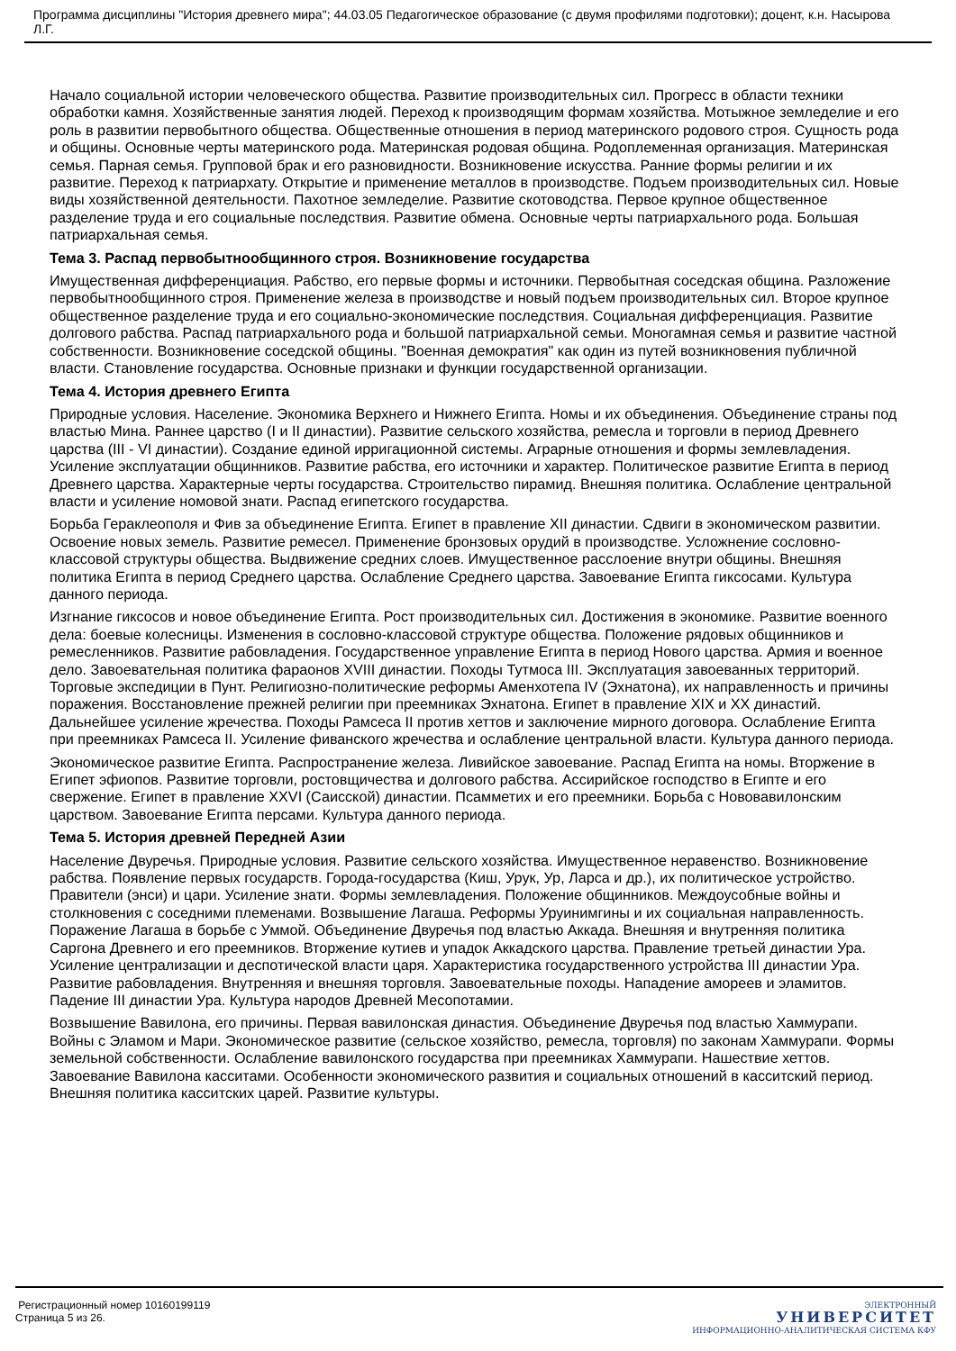Программа дисциплины "История древнего мира"; 44.03.05 Педагогическое образование (с двумя профилями подготовки); доцент, к.н. Насырова Л.Г.
Начало социальной истории человеческого общества. Развитие производительных сил. Прогресс в области техники обработки камня. Хозяйственные занятия людей. Переход к производящим формам хозяйства. Мотыжное земледелие и его роль в развитии первобытного общества. Общественные отношения в период материнского родового строя. Сущность рода и общины. Основные черты материнского рода. Материнская родовая община. Родоплеменная организация. Материнская семья. Парная семья. Групповой брак и его разновидности. Возникновение искусства. Ранние формы религии и их развитие. Переход к патриархату. Открытие и применение металлов в производстве. Подъем производительных сил. Новые виды хозяйственной деятельности. Пахотное земледелие. Развитие скотоводства. Первое крупное общественное разделение труда и его социальные последствия. Развитие обмена. Основные черты патриархального рода. Большая патриархальная семья.
Тема 3. Распад первобытнообщинного строя. Возникновение государства
Имущественная дифференциация. Рабство, его первые формы и источники. Первобытная соседская община. Разложение первобытнообщинного строя. Применение железа в производстве и новый подъем производительных сил. Второе крупное общественное разделение труда и его социально-экономические последствия. Социальная дифференциация. Развитие долгового рабства. Распад патриархального рода и большой патриархальной семьи. Моногамная семья и развитие частной собственности. Возникновение соседской общины. "Военная демократия" как один из путей возникновения публичной власти. Становление государства. Основные признаки и функции государственной организации.
Тема 4. История древнего Египта
Природные условия. Население. Экономика Верхнего и Нижнего Египта. Номы и их объединения. Объединение страны под властью Мина. Раннее царство (I и II династии). Развитие сельского хозяйства, ремесла и торговли в период Древнего царства (III - VI династии). Создание единой ирригационной системы. Аграрные отношения и формы землевладения. Усиление эксплуатации общинников. Развитие рабства, его источники и характер. Политическое развитие Египта в период Древнего царства. Характерные черты государства. Строительство пирамид. Внешняя политика. Ослабление центральной власти и усиление номовой знати. Распад египетского государства.
Борьба Гераклеополя и Фив за объединение Египта. Египет в правление XII династии. Сдвиги в экономическом развитии. Освоение новых земель. Развитие ремесел. Применение бронзовых орудий в производстве. Усложнение сословно-классовой структуры общества. Выдвижение средних слоев. Имущественное расслоение внутри общины. Внешняя политика Египта в период Среднего царства. Ослабление Среднего царства. Завоевание Египта гиксосами. Культура данного периода.
Изгнание гиксосов и новое объединение Египта. Рост производительных сил. Достижения в экономике. Развитие военного дела: боевые колесницы. Изменения в сословно-классовой структуре общества. Положение рядовых общинников и ремесленников. Развитие рабовладения. Государственное управление Египта в период Нового царства. Армия и военное дело. Завоевательная политика фараонов XVIII династии. Походы Тутмоса III. Эксплуатация завоеванных территорий. Торговые экспедиции в Пунт. Религиозно-политические реформы Аменхотепа IV (Эхнатона), их направленность и причины поражения. Восстановление прежней религии при преемниках Эхнатона. Египет в правление XIX и XX династий. Дальнейшее усиление жречества. Походы Рамсеса II против хеттов и заключение мирного договора. Ослабление Египта при преемниках Рамсеса II. Усиление фиванского жречества и ослабление центральной власти. Культура данного периода.
Экономическое развитие Египта. Распространение железа. Ливийское завоевание. Распад Египта на номы. Вторжение в Египет эфиопов. Развитие торговли, ростовщичества и долгового рабства. Ассирийское господство в Египте и его свержение. Египет в правление XXVI (Саисской) династии. Псамметих и его преемники. Борьба с Нововавилонским царством. Завоевание Египта персами. Культура данного периода.
Тема 5. История древней Передней Азии
Население Двуречья. Природные условия. Развитие сельского хозяйства. Имущественное неравенство. Возникновение рабства. Появление первых государств. Города-государства (Киш, Урук, Ур, Ларса и др.), их политическое устройство. Правители (энси) и цари. Усиление знати. Формы землевладения. Положение общинников. Междоусобные войны и столкновения с соседними племенами. Возвышение Лагаша. Реформы Уруинимгины и их социальная направленность. Поражение Лагаша в борьбе с Уммой. Объединение Двуречья под властью Аккада. Внешняя и внутренняя политика Саргона Древнего и его преемников. Вторжение кутиев и упадок Аккадского царства. Правление третьей династии Ура. Усиление централизации и деспотической власти царя. Характеристика государственного устройства III династии Ура. Развитие рабовладения. Внутренняя и внешняя торговля. Завоевательные походы. Нападение амореев и эламитов. Падение III династии Ура. Культура народов Древней Месопотамии.
Возвышение Вавилона, его причины. Первая вавилонская династия. Объединение Двуречья под властью Хаммурапи. Войны с Эламом и Мари. Экономическое развитие (сельское хозяйство, ремесла, торговля) по законам Хаммурапи. Формы земельной собственности. Ослабление вавилонского государства при преемниках Хаммурапи. Нашествие хеттов. Завоевание Вавилона касситами. Особенности экономического развития и социальных отношений в касситский период. Внешняя политика касситских царей. Развитие культуры.
Регистрационный номер 10160199119
Страница 5 из 26.
ЭЛЕКТРОННЫЙ
УНИВЕРСИТЕТ
ИНФОРМАЦИОННО-АНАЛИТИЧЕСКАЯ СИСТЕМА КФУ